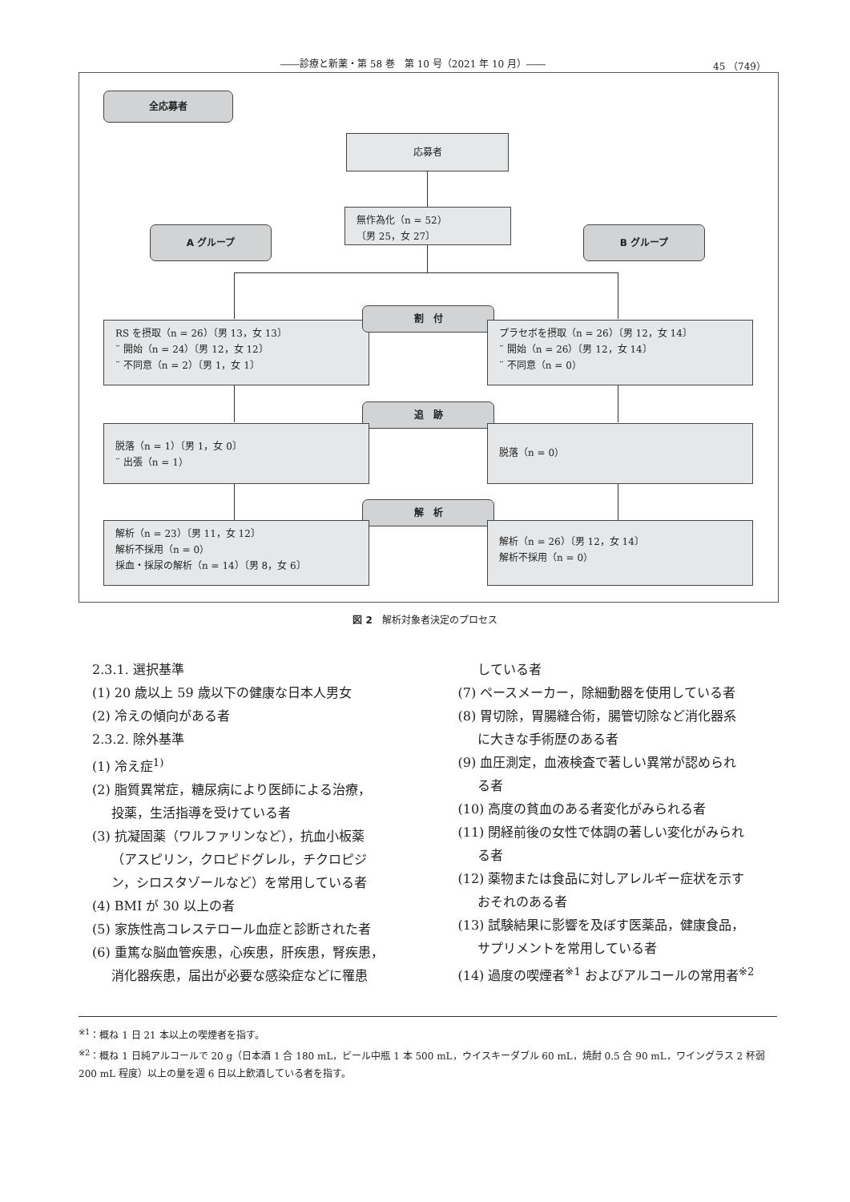――診療と新薬・第 58 巻　第 10 号（2021 年 10 月）―― 45 （749）
全応募者
応募者
無作為化（n = 52）
〔男 25，女 27〕
A グループ B グループ
RS を摂取（n = 26）〔男 13，女 13〕
¨ 開始（n = 24）〔男 12，女 12〕
¨ 不同意（n = 2）〔男 1，女 1〕
割　付
プラセボを摂取（n = 26）〔男 12，女 14〕
¨ 開始（n = 26）〔男 12，女 14〕
¨ 不同意（n = 0）
追　跡
脱落（n = 1）〔男 1，女 0〕
¨ 出張（n = 1）
脱落（n = 0）
解　析
解析（n = 23）〔男 11，女 12〕
解析不採用（n = 0）
採血・採尿の解析（n = 14）〔男 8，女 6〕
解析（n = 26）〔男 12，女 14〕
解析不採用（n = 0）
図 2　解析対象者決定のプロセス
2.3.1. 選択基準
(1) 20 歳以上 59 歳以下の健康な日本人男女
(2) 冷えの傾向がある者
2.3.2. 除外基準
(1) 冷え症<sup>1)</sup>
(2) 脂質異常症，糖尿病により医師による治療，
投薬，生活指導を受けている者
(3) 抗凝固薬（ワルファリンなど），抗血小板薬
（アスピリン，クロピドグレル，チクロピジ
ン，シロスタゾールなど）を常用している者
(4) BMI が 30 以上の者
(5) 家族性高コレステロール血症と診断された者
(6) 重篤な脳血管疾患，心疾患，肝疾患，腎疾患，
消化器疾患，届出が必要な感染症などに罹患
している者
(7) ペースメーカー，除細動器を使用している者
(8) 胃切除，胃腸縫合術，腸管切除など消化器系
に大きな手術歴のある者
(9) 血圧測定，血液検査で著しい異常が認められ
る者
(10) 高度の貧血のある者変化がみられる者
(11) 閉経前後の女性で体調の著しい変化がみられ
る者
(12) 薬物または食品に対しアレルギー症状を示す
おそれのある者
(13) 試験結果に影響を及ぼす医薬品，健康食品，
サプリメントを常用している者
(14) 過度の喫煙者<sup>※1</sup> およびアルコールの常用者<sup>※2</sup>
<sup>※1</sup>：概ね 1 日 21 本以上の喫煙者を指す。
<sup>※2</sup>：概ね 1 日純アルコールで 20 g（日本酒 1 合 180 mL，ビール中瓶 1 本 500 mL，ウイスキーダブル 60 mL，焼酎 0.5 合 90 mL，ワイングラス 2 杯弱 200 mL 程度）以上の量を週 6 日以上飲酒している者を指す。